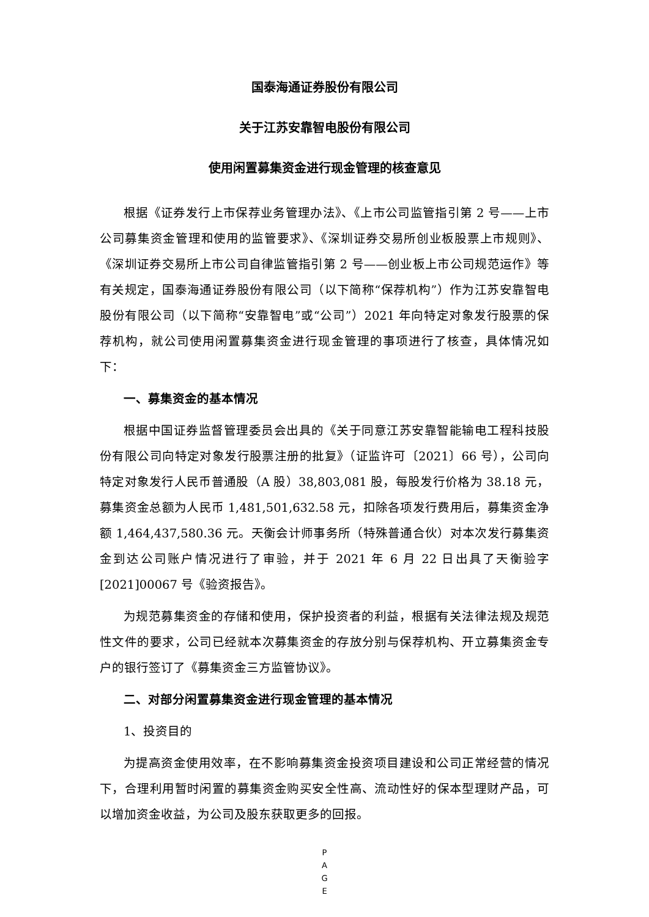国泰海通证券股份有限公司
关于江苏安靠智电股份有限公司
使用闲置募集资金进行现金管理的核查意见
根据《证券发行上市保荐业务管理办法》、《上市公司监管指引第 2 号——上市公司募集资金管理和使用的监管要求》、《深圳证券交易所创业板股票上市规则》、《深圳证券交易所上市公司自律监管指引第 2 号——创业板上市公司规范运作》等有关规定，国泰海通证券股份有限公司（以下简称“保荐机构”）作为江苏安靠智电股份有限公司（以下简称“安靠智电”或“公司”）2021 年向特定对象发行股票的保荐机构，就公司使用闲置募集资金进行现金管理的事项进行了核查，具体情况如下：
一、募集资金的基本情况
根据中国证券监督管理委员会出具的《关于同意江苏安靠智能输电工程科技股份有限公司向特定对象发行股票注册的批复》（证监许可〔2021〕66 号），公司向特定对象发行人民币普通股（A 股）38,803,081 股，每股发行价格为 38.18 元，募集资金总额为人民币 1,481,501,632.58 元，扣除各项发行费用后，募集资金净额 1,464,437,580.36 元。天衡会计师事务所（特殊普通合伙）对本次发行募集资金到达公司账户情况进行了审验，并于 2021 年 6 月 22 日出具了天衡验字[2021]00067 号《验资报告》。
为规范募集资金的存储和使用，保护投资者的利益，根据有关法律法规及规范性文件的要求，公司已经就本次募集资金的存放分别与保荐机构、开立募集资金专户的银行签订了《募集资金三方监管协议》。
二、对部分闲置募集资金进行现金管理的基本情况
1、投资目的
为提高资金使用效率，在不影响募集资金投资项目建设和公司正常经营的情况下，合理利用暂时闲置的募集资金购买安全性高、流动性好的保本型理财产品，可以增加资金收益，为公司及股东获取更多的回报。
P
A
G
E
\